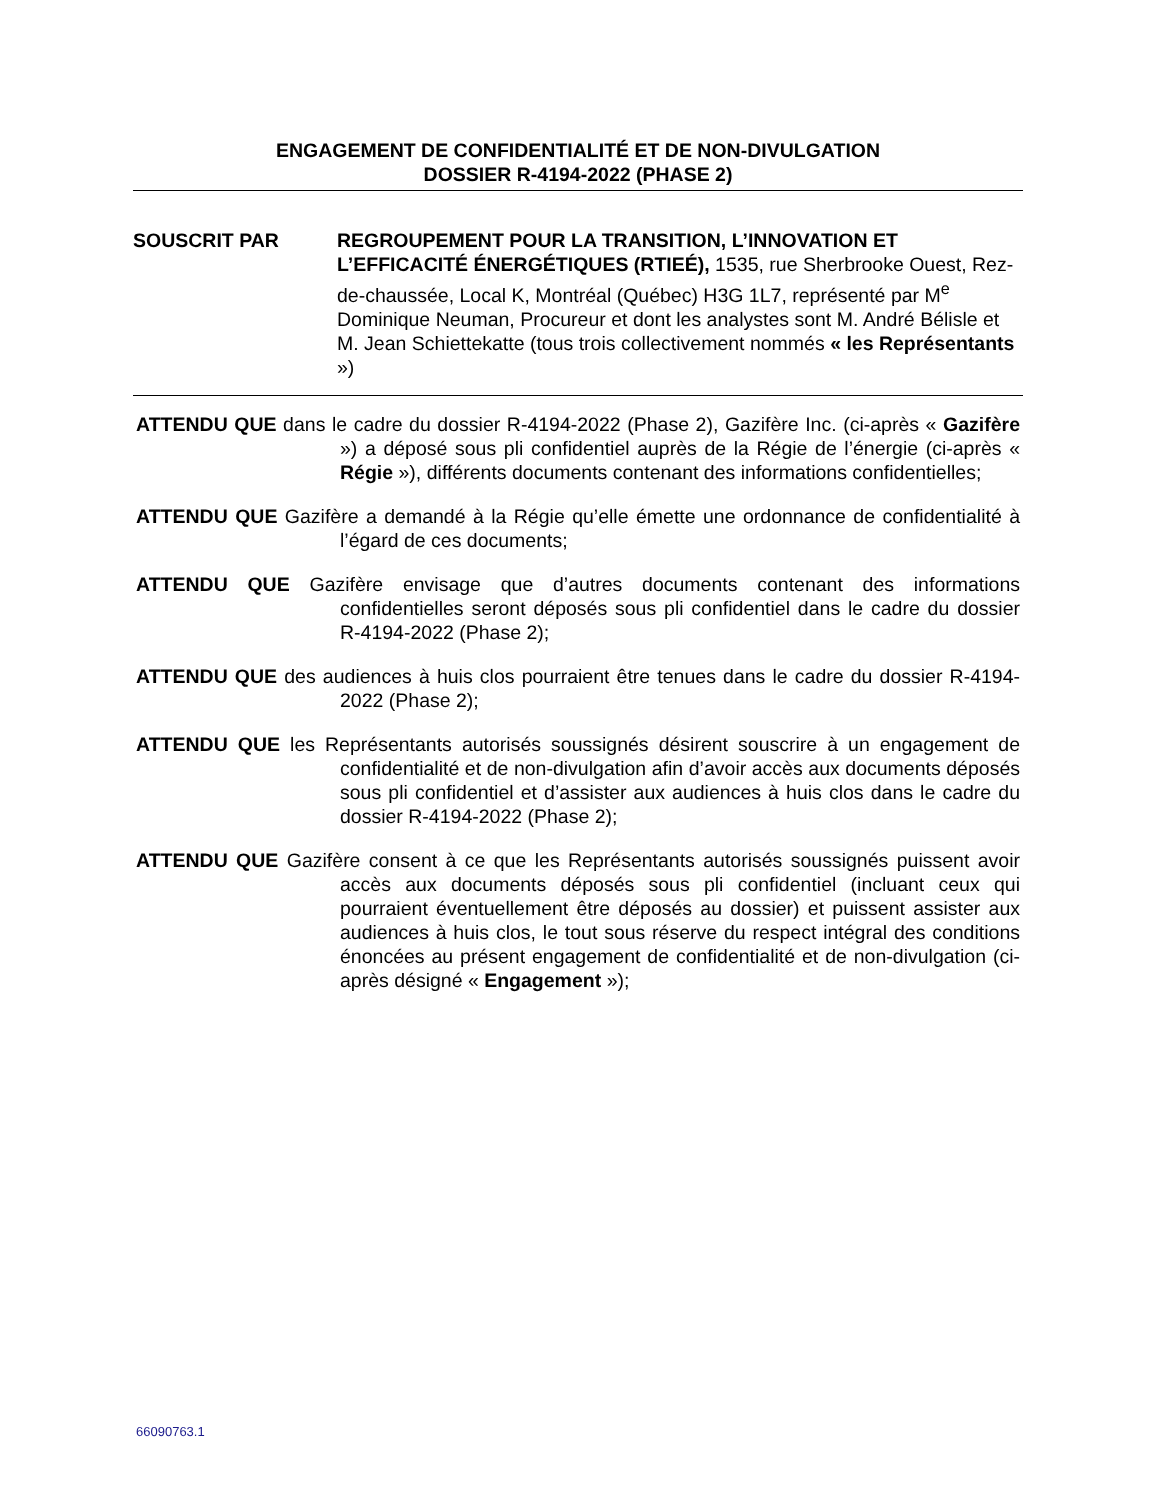ENGAGEMENT DE CONFIDENTIALITÉ ET DE NON-DIVULGATION
DOSSIER R-4194-2022 (PHASE 2)
SOUSCRIT PAR REGROUPEMENT POUR LA TRANSITION, L’INNOVATION ET L’EFFICACITÉ ÉNERGÉTIQUES (RTIEÉ), 1535, rue Sherbrooke Ouest, Rez-de-chaussée, Local K, Montréal (Québec) H3G 1L7, représenté par M<sup>e</sup> Dominique Neuman, Procureur et dont les analystes sont M. André Bélisle et M. Jean Schiettekatte (tous trois collectivement nommés « les Représentants »)
ATTENDU QUE dans le cadre du dossier R-4194-2022 (Phase 2), Gazifère Inc. (ci-après « Gazifère ») a déposé sous pli confidentiel auprès de la Régie de l’énergie (ci-après « Régie »), différents documents contenant des informations confidentielles;
ATTENDU QUE Gazifère a demandé à la Régie qu’elle émette une ordonnance de confidentialité à l’égard de ces documents;
ATTENDU QUE Gazifère envisage que d’autres documents contenant des informations confidentielles seront déposés sous pli confidentiel dans le cadre du dossier R-4194-2022 (Phase 2);
ATTENDU QUE des audiences à huis clos pourraient être tenues dans le cadre du dossier R-4194-2022 (Phase 2);
ATTENDU QUE les Représentants autorisés soussignés désirent souscrire à un engagement de confidentialité et de non-divulgation afin d’avoir accès aux documents déposés sous pli confidentiel et d’assister aux audiences à huis clos dans le cadre du dossier R-4194-2022 (Phase 2);
ATTENDU QUE Gazifère consent à ce que les Représentants autorisés soussignés puissent avoir accès aux documents déposés sous pli confidentiel (incluant ceux qui pourraient éventuellement être déposés au dossier) et puissent assister aux audiences à huis clos, le tout sous réserve du respect intégral des conditions énoncées au présent engagement de confidentialité et de non-divulgation (ci-après désigné « Engagement »);
66090763.1